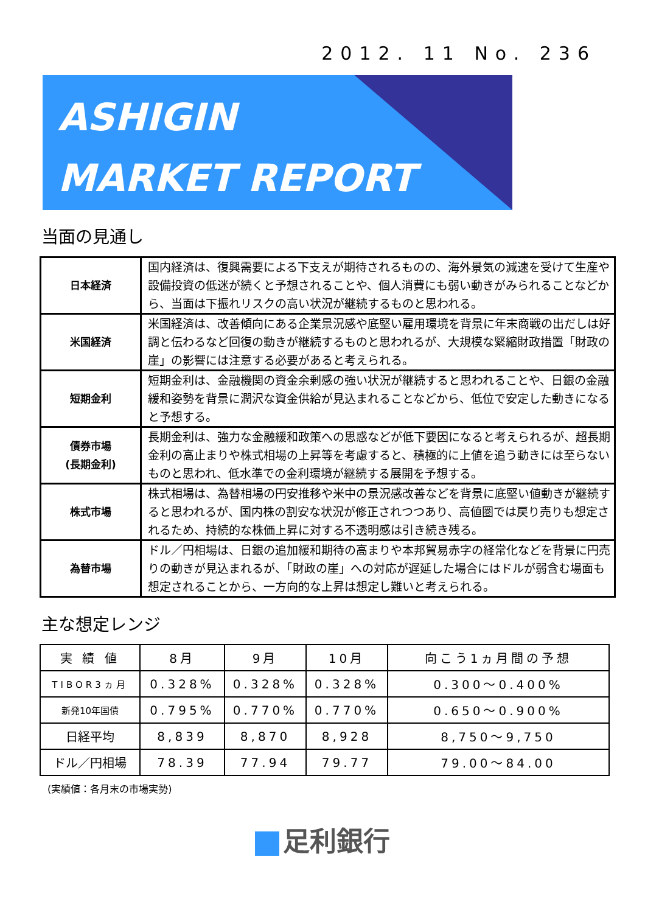2012. 11 No. 236
ASHIGIN
MARKET REPORT
当面の見通し
| 日本経済 | 国内経済は、復興需要による下支えが期待されるものの、海外景気の減速を受けて生産や設備投資の低迷が続くと予想されることや、個人消費にも弱い動きがみられることなどから、当面は下振れリスクの高い状況が継続するものと思われる。 |
| 米国経済 | 米国経済は、改善傾向にある企業景況感や底堅い雇用環境を背景に年末商戦の出だしは好調と伝わるなど回復の動きが継続するものと思われるが、大規模な緊縮財政措置「財政の崖」の影響には注意する必要があると考えられる。 |
| 短期金利 | 短期金利は、金融機関の資金余剰感の強い状況が継続すると思われることや、日銀の金融緩和姿勢を背景に潤沢な資金供給が見込まれることなどから、低位で安定した動きになると予想する。 |
| 債券市場 (長期金利) | 長期金利は、強力な金融緩和政策への思惑などが低下要因になると考えられるが、超長期金利の高止まりや株式相場の上昇等を考慮すると、積極的に上値を追う動きには至らないものと思われ、低水準での金利環境が継続する展開を予想する。 |
| 株式市場 | 株式相場は、為替相場の円安推移や米中の景況感改善などを背景に底堅い値動きが継続すると思われるが、国内株の割安な状況が修正されつつあり、高値圏では戻り売りも想定されるため、持続的な株価上昇に対する不透明感は引き続き残る。 |
| 為替市場 | ドル／円相場は、日銀の追加緩和期待の高まりや本邦貿易赤字の経常化などを背景に円売りの動きが見込まれるが、「財政の崖」への対応が遅延した場合にはドルが弱含む場面も想定されることから、一方向的な上昇は想定し難いと考えられる。 |
主な想定レンジ
| 実 績 値 | 8月 | 9月 | 10月 | 向こう1ヵ月間の予想 |
| --- | --- | --- | --- | --- |
| TIBOR3ヵ月 | 0.328% | 0.328% | 0.328% | 0.300～0.400% |
| 新発10年国債 | 0.795% | 0.770% | 0.770% | 0.650～0.900% |
| 日経平均 | 8,839 | 8,870 | 8,928 | 8,750～9,750 |
| ドル／円相場 | 78.39 | 77.94 | 79.77 | 79.00～84.00 |
(実績値：各月末の市場実勢)
足利銀行